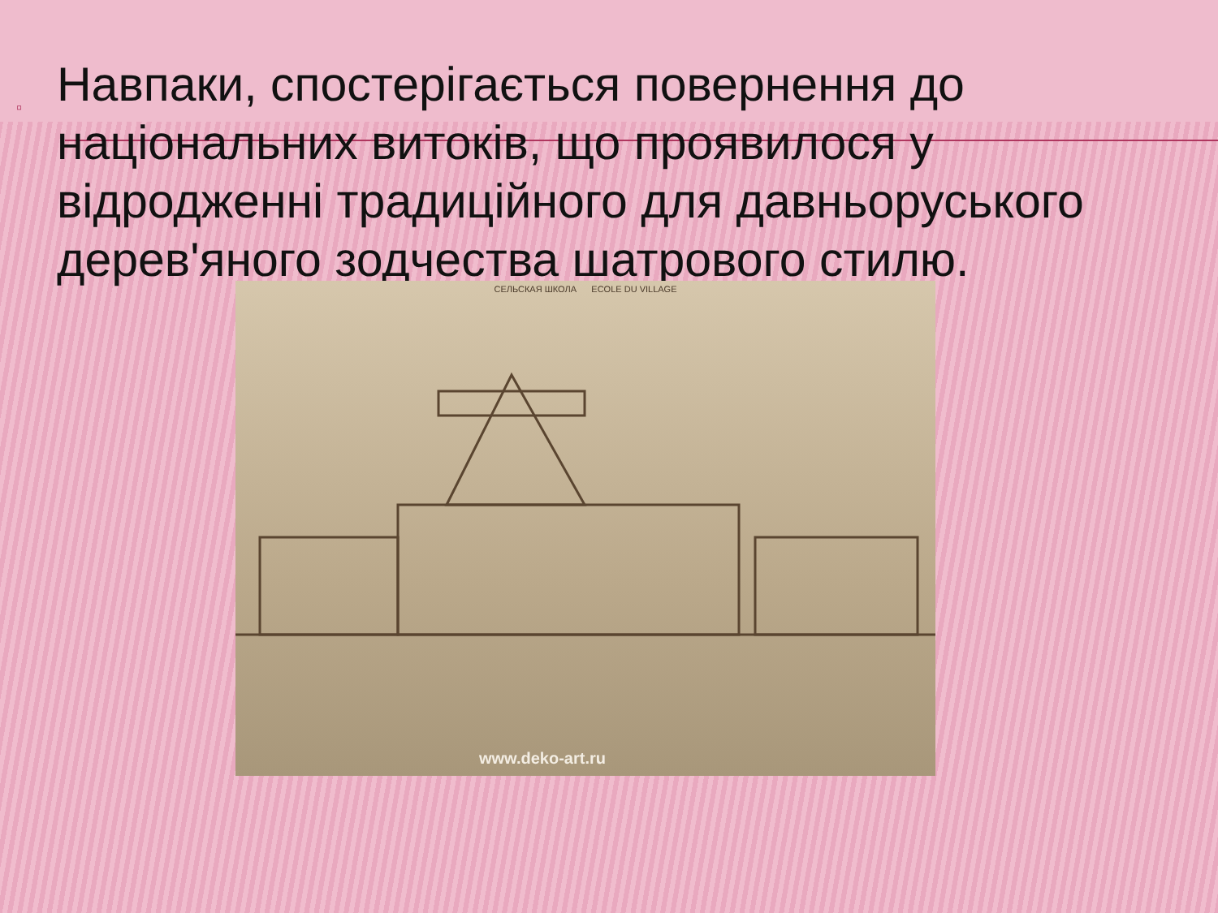▫
Навпаки, спостерігається повернення до національних витоків, що проявилося у відродженні традиційного для давньоруського дерев'яного зодчества шатрового стилю.
СЕЛЬСКАЯ ШКОЛА ECOLE DU VILLAGE
www.deko-art.ru